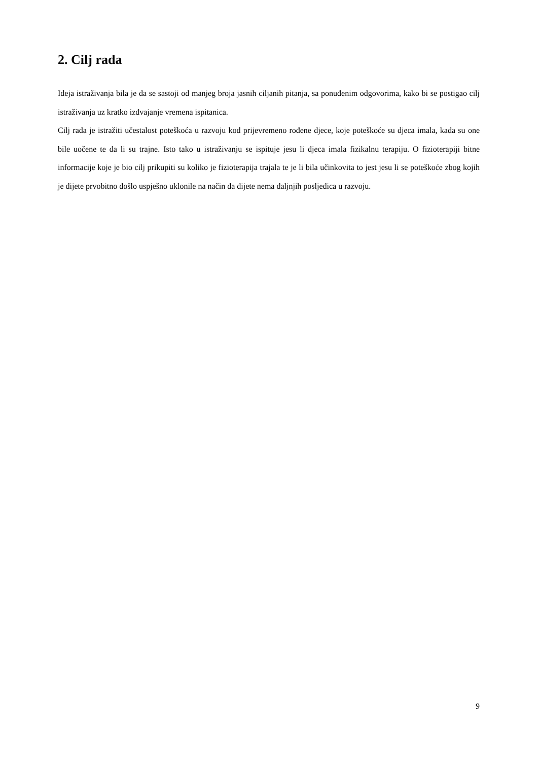2. Cilj rada
Ideja istraživanja bila je da se sastoji od manjeg broja jasnih ciljanih pitanja, sa ponuđenim odgovorima, kako bi se postigao cilj istraživanja uz kratko izdvajanje vremena ispitanica.
Cilj rada je istražiti učestalost poteškoća u razvoju kod prijevremeno rođene djece, koje poteškoće su djeca imala, kada su one bile uočene te da li su trajne. Isto tako u istraživanju se ispituje jesu li djeca imala fizikalnu terapiju. O fizioterapiji bitne informacije koje je bio cilj prikupiti su koliko je fizioterapija trajala te je li bila učinkovita to jest jesu li se poteškoće zbog kojih je dijete prvobitno došlo uspješno uklonile na način da dijete nema daljnjih posljedica u razvoju.
9